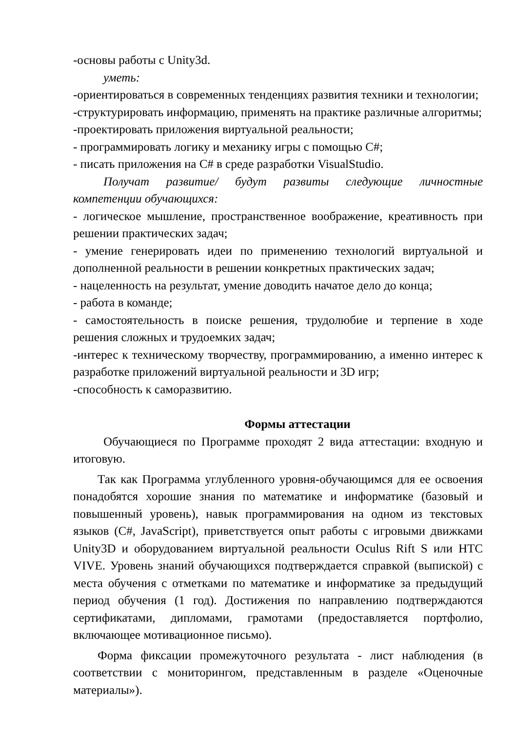-основы работы с Unity3d.
уметь:
-ориентироваться в современных тенденциях развития техники и технологии;
-структурировать информацию, применять на практике различные алгоритмы;
-проектировать приложения виртуальной реальности;
- программировать логику и механику игры с помощью C#;
- писать приложения на C# в среде разработки VisualStudio.
Получат развитие/ будут развиты следующие личностные компетенции обучающихся:
- логическое мышление, пространственное воображение, креативность при решении практических задач;
- умение генерировать идеи по применению технологий виртуальной и дополненной реальности в решении конкретных практических задач;
- нацеленность на результат, умение доводить начатое дело до конца;
- работа в команде;
- самостоятельность в поиске решения, трудолюбие и терпение в ходе решения сложных и трудоемких задач;
-интерес к техническому творчеству, программированию, а именно интерес к разработке приложений виртуальной реальности и 3D игр;
-способность к саморазвитию.
Формы аттестации
Обучающиеся по Программе проходят 2 вида аттестации: входную и итоговую.
Так как Программа углубленного уровня-обучающимся для ее освоения понадобятся хорошие знания по математике и информатике (базовый и повышенный уровень), навык программирования на одном из текстовых языков (C#, JavaScript), приветствуется опыт работы с игровыми движками Unity3D и оборудованием виртуальной реальности Oculus Rift S или HTC VIVE. Уровень знаний обучающихся подтверждается справкой (выпиской) с места обучения с отметками по математике и информатике за предыдущий период обучения (1 год). Достижения по направлению подтверждаются сертификатами, дипломами, грамотами (предоставляется портфолио, включающее мотивационное письмо).
Форма фиксации промежуточного результата - лист наблюдения (в соответствии с мониторингом, представленным в разделе «Оценочные материалы»).